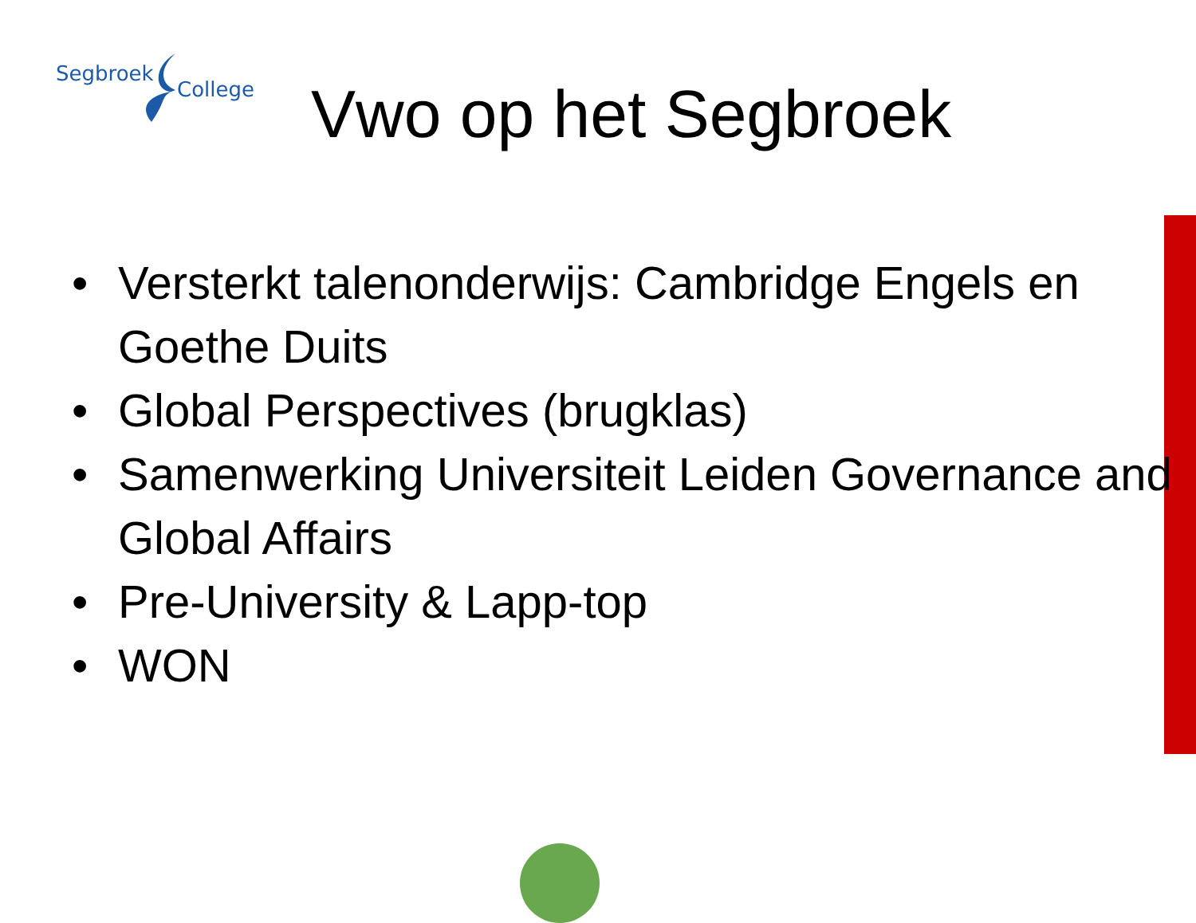Segbroek
College
Vwo op het Segbroek
• Versterkt talenonderwijs: Cambridge Engels en Goethe Duits
• Global Perspectives (brugklas)
• Samenwerking Universiteit Leiden Governance and Global Affairs
• Pre-University & Lapp-top
• WON